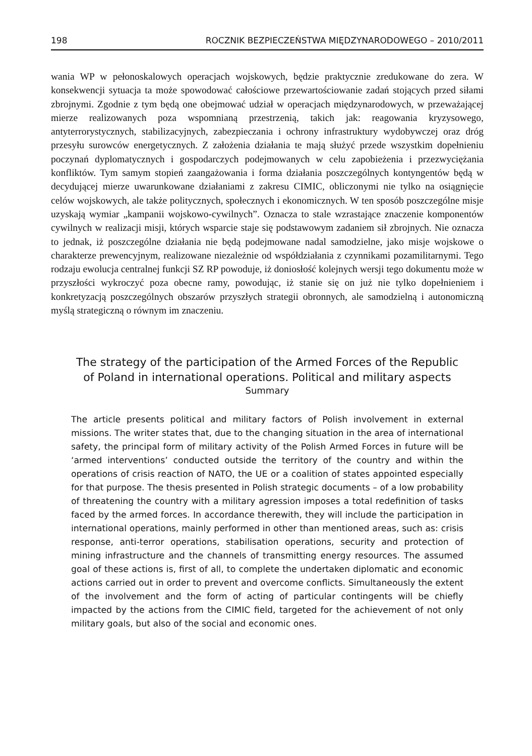198 ROCZNIK BEZPIECZEŃSTWA MIĘDZYNARODOWEGO – 2010/2011
wania WP w pełonoskalowych operacjach wojskowych, będzie praktycznie zredukowane do zera. W konsekwencji sytuacja ta może spowodować całościowe przewartościowanie zadań stojących przed siłami zbrojnymi. Zgodnie z tym będą one obejmować udział w operacjach międzynarodowych, w przeważającej mierze realizowanych poza wspomnianą przestrzenią, takich jak: reagowania kryzysowego, antyterrorystycznych, stabilizacyjnych, zabezpieczania i ochrony infrastruktury wydobywczej oraz dróg przesyłu surowców energetycznych. Z założenia działania te mają służyć przede wszystkim dopełnieniu poczynań dyplomatycznych i gospodarczych podejmowanych w celu zapobieżenia i przezwyciężania konfliktów. Tym samym stopień zaangażowania i forma działania poszczególnych kontyngentów będą w decydującej mierze uwarunkowane działaniami z zakresu CIMIC, obliczonymi nie tylko na osiągnięcie celów wojskowych, ale także politycznych, społecznych i ekonomicznych. W ten sposób poszczególne misje uzyskają wymiar „kampanii wojskowo-cywilnych”. Oznacza to stale wzrastające znaczenie komponentów cywilnych w realizacji misji, których wsparcie staje się podstawowym zadaniem sił zbrojnych. Nie oznacza to jednak, iż poszczególne działania nie będą podejmowane nadal samodzielne, jako misje wojskowe o charakterze prewencyjnym, realizowane niezależnie od współdziałania z czynnikami pozamilitarnymi. Tego rodzaju ewolucja centralnej funkcji SZ RP powoduje, iż doniosłość kolejnych wersji tego dokumentu może w przyszłości wykroczyć poza obecne ramy, powodując, iż stanie się on już nie tylko dopełnieniem i konkretyzacją poszczególnych obszarów przyszłych strategii obronnych, ale samodzielną i autonomiczną myślą strategiczną o równym im znaczeniu.
The strategy of the participation of the Armed Forces of the Republic
of Poland in international operations. Political and military aspects
Summary
The article presents political and military factors of Polish involvement in external missions. The writer states that, due to the changing situation in the area of international safety, the principal form of military activity of the Polish Armed Forces in future will be ‘armed interventions’ conducted outside the territory of the country and within the operations of crisis reaction of NATO, the UE or a coalition of states appointed especially for that purpose. The thesis presented in Polish strategic documents – of a low probability of threatening the country with a military agression imposes a total redefinition of tasks faced by the armed forces. In accordance therewith, they will include the participation in international operations, mainly performed in other than mentioned areas, such as: crisis response, anti-terror operations, stabilisation operations, security and protection of mining infrastructure and the channels of transmitting energy resources. The assumed goal of these actions is, first of all, to complete the undertaken diplomatic and economic actions carried out in order to prevent and overcome conflicts. Simultaneously the extent of the involvement and the form of acting of particular contingents will be chiefly impacted by the actions from the CIMIC field, targeted for the achievement of not only military goals, but also of the social and economic ones.